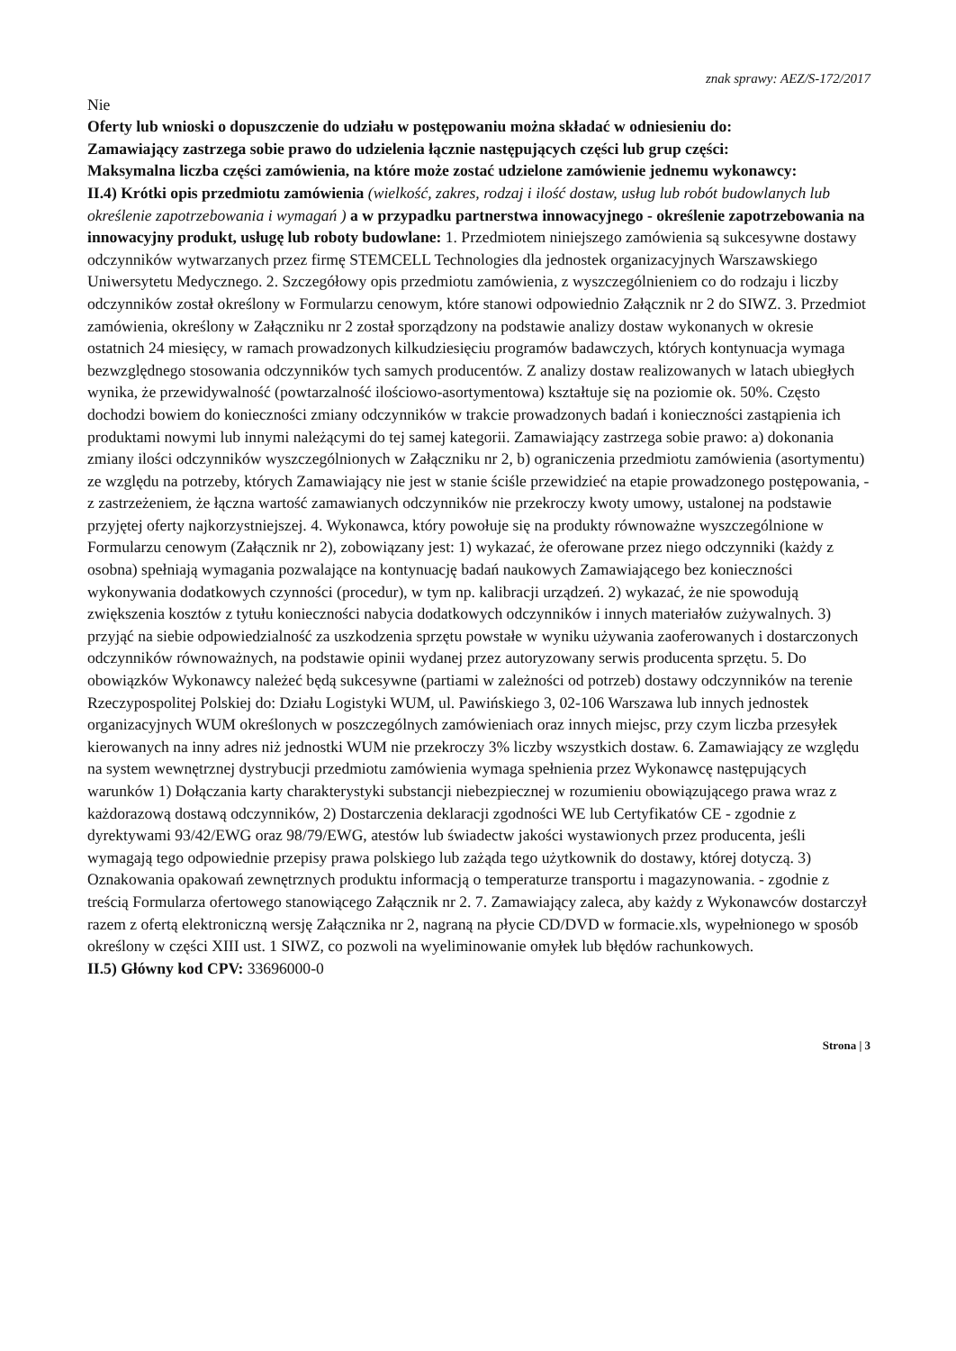znak sprawy: AEZ/S-172/2017
Nie
Oferty lub wnioski o dopuszczenie do udziału w postępowaniu można składać w odniesieniu do:
Zamawiający zastrzega sobie prawo do udzielenia łącznie następujących części lub grup części:
Maksymalna liczba części zamówienia, na które może zostać udzielone zamówienie jednemu wykonawcy:
II.4) Krótki opis przedmiotu zamówienia (wielkość, zakres, rodzaj i ilość dostaw, usług lub robót budowlanych lub określenie zapotrzebowania i wymagań ) a w przypadku partnerstwa innowacyjnego - określenie zapotrzebowania na innowacyjny produkt, usługę lub roboty budowlane: 1. Przedmiotem niniejszego zamówienia są sukcesywne dostawy odczynników wytwarzanych przez firmę STEMCELL Technologies dla jednostek organizacyjnych Warszawskiego Uniwersytetu Medycznego. 2. Szczegółowy opis przedmiotu zamówienia, z wyszczególnieniem co do rodzaju i liczby odczynników został określony w Formularzu cenowym, które stanowi odpowiednio Załącznik nr 2 do SIWZ. 3. Przedmiot zamówienia, określony w Załączniku nr 2 został sporządzony na podstawie analizy dostaw wykonanych w okresie ostatnich 24 miesięcy, w ramach prowadzonych kilkudziesięciu programów badawczych, których kontynuacja wymaga bezwzględnego stosowania odczynników tych samych producentów. Z analizy dostaw realizowanych w latach ubiegłych wynika, że przewidywalność (powtarzalność ilościowo-asortymentowa) kształtuje się na poziomie ok. 50%. Często dochodzi bowiem do konieczności zmiany odczynników w trakcie prowadzonych badań i konieczności zastąpienia ich produktami nowymi lub innymi należącymi do tej samej kategorii. Zamawiający zastrzega sobie prawo: a) dokonania zmiany ilości odczynników wyszczególnionych w Załączniku nr 2, b) ograniczenia przedmiotu zamówienia (asortymentu) ze względu na potrzeby, których Zamawiający nie jest w stanie ściśle przewidzieć na etapie prowadzonego postępowania, - z zastrzeżeniem, że łączna wartość zamawianych odczynników nie przekroczy kwoty umowy, ustalonej na podstawie przyjętej oferty najkorzystniejszej. 4. Wykonawca, który powołuje się na produkty równoważne wyszczególnione w Formularzu cenowym (Załącznik nr 2), zobowiązany jest: 1) wykazać, że oferowane przez niego odczynniki (każdy z osobna) spełniają wymagania pozwalające na kontynuację badań naukowych Zamawiającego bez konieczności wykonywania dodatkowych czynności (procedur), w tym np. kalibracji urządzeń. 2) wykazać, że nie spowodują zwiększenia kosztów z tytułu konieczności nabycia dodatkowych odczynników i innych materiałów zużywalnych. 3) przyjąć na siebie odpowiedzialność za uszkodzenia sprzętu powstałe w wyniku używania zaoferowanych i dostarczonych odczynników równoważnych, na podstawie opinii wydanej przez autoryzowany serwis producenta sprzętu. 5. Do obowiązków Wykonawcy należeć będą sukcesywne (partiami w zależności od potrzeb) dostawy odczynników na terenie Rzeczypospolitej Polskiej do: Działu Logistyki WUM, ul. Pawińskiego 3, 02-106 Warszawa lub innych jednostek organizacyjnych WUM określonych w poszczególnych zamówieniach oraz innych miejsc, przy czym liczba przesyłek kierowanych na inny adres niż jednostki WUM nie przekroczy 3% liczby wszystkich dostaw. 6. Zamawiający ze względu na system wewnętrznej dystrybucji przedmiotu zamówienia wymaga spełnienia przez Wykonawcę następujących warunków 1) Dołączania karty charakterystyki substancji niebezpiecznej w rozumieniu obowiązującego prawa wraz z każdorazową dostawą odczynników, 2) Dostarczenia deklaracji zgodności WE lub Certyfikatów CE - zgodnie z dyrektywami 93/42/EWG oraz 98/79/EWG, atestów lub świadectw jakości wystawionych przez producenta, jeśli wymagają tego odpowiednie przepisy prawa polskiego lub zażąda tego użytkownik do dostawy, której dotyczą. 3) Oznakowania opakowań zewnętrznych produktu informacją o temperaturze transportu i magazynowania. - zgodnie z treścią Formularza ofertowego stanowiącego Załącznik nr 2. 7. Zamawiający zaleca, aby każdy z Wykonawców dostarczył razem z ofertą elektroniczną wersję Załącznika nr 2, nagraną na płycie CD/DVD w formacie.xls, wypełnionego w sposób określony w części XIII ust. 1 SIWZ, co pozwoli na wyeliminowanie omyłek lub błędów rachunkowych.
II.5) Główny kod CPV: 33696000-0
Strona | 3